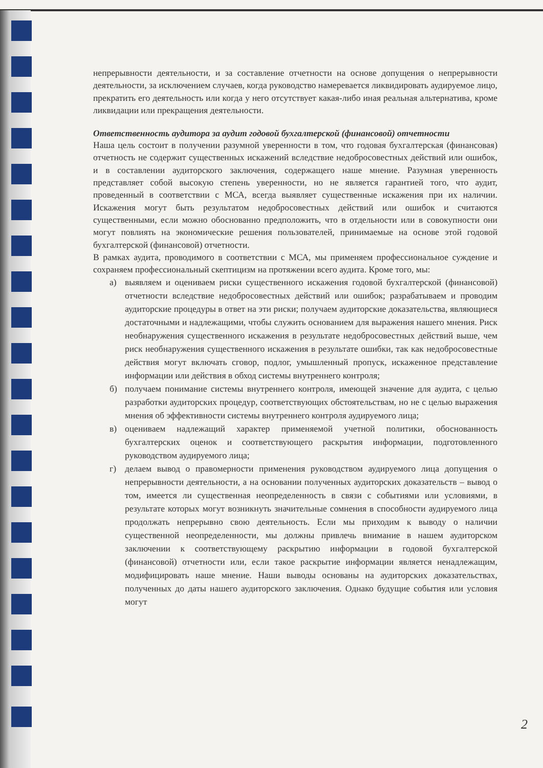непрерывности деятельности, и за составление отчетности на основе допущения о непрерывности деятельности, за исключением случаев, когда руководство намеревается ликвидировать аудируемое лицо, прекратить его деятельность или когда у него отсутствует какая-либо иная реальная альтернатива, кроме ликвидации или прекращения деятельности.
Ответственность аудитора за аудит годовой бухгалтерской (финансовой) отчетности
Наша цель состоит в получении разумной уверенности в том, что годовая бухгалтерская (финансовая) отчетность не содержит существенных искажений вследствие недобросовестных действий или ошибок, и в составлении аудиторского заключения, содержащего наше мнение. Разумная уверенность представляет собой высокую степень уверенности, но не является гарантией того, что аудит, проведенный в соответствии с МСА, всегда выявляет существенные искажения при их наличии. Искажения могут быть результатом недобросовестных действий или ошибок и считаются существенными, если можно обоснованно предположить, что в отдельности или в совокупности они могут повлиять на экономические решения пользователей, принимаемые на основе этой годовой бухгалтерской (финансовой) отчетности.
В рамках аудита, проводимого в соответствии с МСА, мы применяем профессиональное суждение и сохраняем профессиональный скептицизм на протяжении всего аудита. Кроме того, мы:
а) выявляем и оцениваем риски существенного искажения годовой бухгалтерской (финансовой) отчетности вследствие недобросовестных действий или ошибок; разрабатываем и проводим аудиторские процедуры в ответ на эти риски; получаем аудиторские доказательства, являющиеся достаточными и надлежащими, чтобы служить основанием для выражения нашего мнения. Риск необнаружения существенного искажения в результате недобросовестных действий выше, чем риск необнаружения существенного искажения в результате ошибки, так как недобросовестные действия могут включать сговор, подлог, умышленный пропуск, искаженное представление информации или действия в обход системы внутреннего контроля;
б) получаем понимание системы внутреннего контроля, имеющей значение для аудита, с целью разработки аудиторских процедур, соответствующих обстоятельствам, но не с целью выражения мнения об эффективности системы внутреннего контроля аудируемого лица;
в) оцениваем надлежащий характер применяемой учетной политики, обоснованность бухгалтерских оценок и соответствующего раскрытия информации, подготовленного руководством аудируемого лица;
г) делаем вывод о правомерности применения руководством аудируемого лица допущения о непрерывности деятельности, а на основании полученных аудиторских доказательств – вывод о том, имеется ли существенная неопределенность в связи с событиями или условиями, в результате которых могут возникнуть значительные сомнения в способности аудируемого лица продолжать непрерывно свою деятельность. Если мы приходим к выводу о наличии существенной неопределенности, мы должны привлечь внимание в нашем аудиторском заключении к соответствующему раскрытию информации в годовой бухгалтерской (финансовой) отчетности или, если такое раскрытие информации является ненадлежащим, модифицировать наше мнение. Наши выводы основаны на аудиторских доказательствах, полученных до даты нашего аудиторского заключения. Однако будущие события или условия могут
2